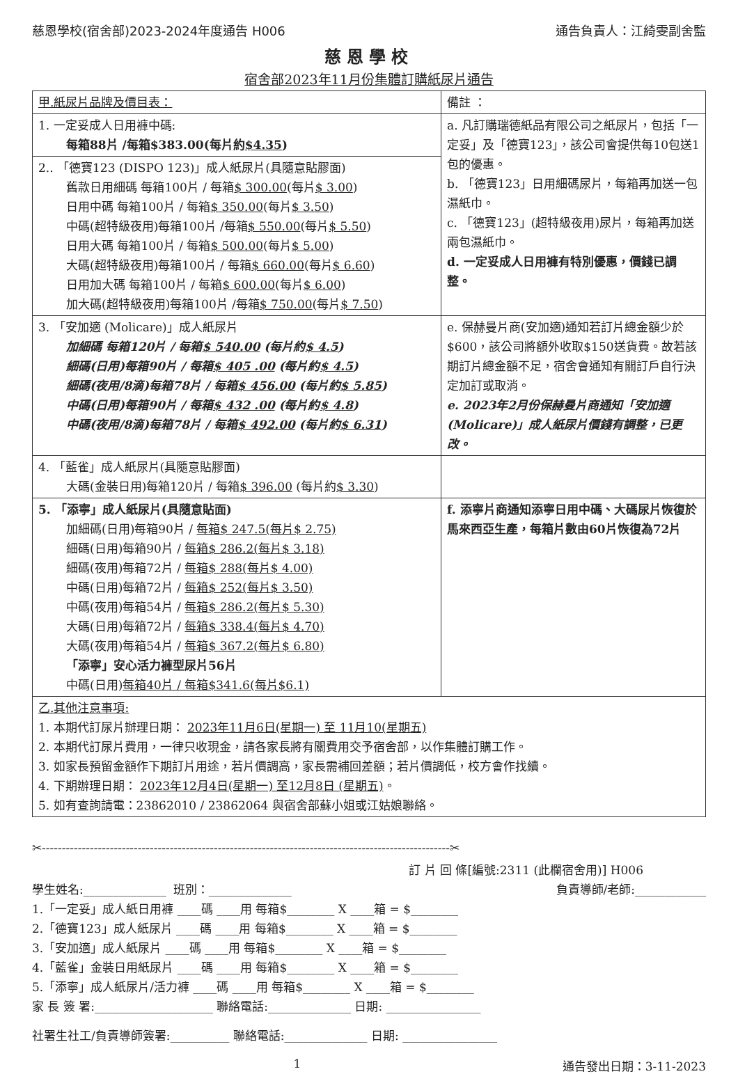慈恩學校(宿舍部)2023-2024年度通告 H006 通告負責人：江綺雯副舍監
慈恩學校
宿舍部2023年11月份集體訂購紙尿片通告
| 甲.紙尿片品牌及價目表： | 備註 ： |
| 1. 一定妥成人日用褲中碼: 每箱88片 /每箱$383.00(每片約 $4.35 ) | a. 凡訂購瑞德紙品有限公司之紙尿片，包括「一定妥」及「德寶123」，該公司會提供每10包送1包的優惠。 b. 「德寶123」日用細碼尿片，每箱再加送一包濕紙巾。 c. 「德寶123」(超特級夜用)尿片，每箱再加送兩包濕紙巾。 d. 一定妥成人日用褲有特別優惠，價錢已調整。 |
| 2.. 「德寶123 (DISPO 123)」成人紙尿片(具隨意貼膠面) 舊款日用細碼 每箱100片 / 每箱 $ 300.00 (每片 $ 3.00 ) 日用中碼 每箱100片 / 每箱 $ 350.00 (每片 $ 3.50 ) 中碼(超特級夜用)每箱100片 /每箱 $ 550.00 (每片 $ 5.50 ) 日用大碼 每箱100片 / 每箱 $ 500.00 (每片 $ 5.00 ) 大碼(超特級夜用)每箱100片 / 每箱 $ 660.00 (每片 $ 6.60 ) 日用加大碼 每箱100片 / 每箱 $ 600.00 (每片 $ 6.00 ) 加大碼(超特級夜用)每箱100片 /每箱 $ 750.00 (每片 $ 7.50 ) | |
| 3. 「安加適 (Molicare)」成人紙尿片 加細碼 每箱120片 / 每箱 $ 540.00 (每片約 $ 4.5 ) 細碼(日用)每箱90片 / 每箱 $ 405 .00 (每片約 $ 4.5 ) 細碼(夜用/8滴)每箱78片 / 每箱 $ 456.00 (每片約 $ 5.85 ) 中碼(日用)每箱90片 / 每箱 $ 432 .00 (每片約 $ 4.8 ) 中碼(夜用/8滴)每箱78片 / 每箱 $ 492.00 (每片約 $ 6.31 ) | e. 保赫曼片商(安加適)通知若訂片總金額少於$600，該公司將額外收取$150送貨費。故若該期訂片總金額不足，宿舍會通知有關訂戶自行決定加訂或取消。 e. 2023年2月份保赫曼片商通知「安加適(Molicare)」成人紙尿片價錢有調整，已更改。 |
| 4. 「藍雀」成人紙尿片(具隨意貼膠面) 大碼(金裝日用)每箱120片 / 每箱 $ 396.00 (每片約 $ 3.30 ) | |
| 5. 「添寧」成人紙尿片(具隨意貼面) 加細碼(日用)每箱90片 / 每箱$ 247.5(每片$ 2.75) 細碼(日用)每箱90片 / 每箱$ 286.2(每片$ 3.18) 細碼(夜用)每箱72片 / 每箱$ 288(每片$ 4.00) 中碼(日用)每箱72片 / 每箱$ 252(每片$ 3.50) 中碼(夜用)每箱54片 / 每箱$ 286.2(每片$ 5.30) 大碼(日用)每箱72片 / 每箱$ 338.4(每片$ 4.70) 大碼(夜用)每箱54片 / 每箱$ 367.2(每片$ 6.80) 「添寧」安心活力褲型尿片56片 中碼(日用) 每箱40片 / 每箱$341.6(每片$6.1) | f. 添寧片商通知添寧日用中碼、大碼尿片恢復於馬來西亞生產，每箱片數由60片恢復為72片 |
| 乙.其他注意事項: 1. 本期代訂尿片辦理日期： 2023年11月6日(星期一) 至 11月10(星期五) 2. 本期代訂尿片費用，一律只收現金，請各家長將有關費用交予宿舍部，以作集體訂購工作。 3. 如家長預留金額作下期訂片用途，若片價調高，家長需補回差額；若片價調低，校方會作找續。 4. 下期辦理日期： 2023年12月4日(星期一) 至12月8日 (星期五) 。 5. 如有查詢請電：23862010 / 23862064 與宿舍部蘇小姐或江姑娘聯絡。 | |
✂------------------------------------------------------------------------------------------------------✂
訂 片 回 條[編號:2311 (此欄宿舍用)] H006
學生姓名:______________ 班別：______________ 負責導師/老師:____________
1.「一定妥」成人紙日用褲 ____碼 ____用 每箱$________ X ____箱 = $________
2.「德寶123」成人紙尿片 ____碼 ____用 每箱$________ X ____箱 = $________
3.「安加適」成人紙尿片 ____碼 ____用 每箱$________ X ____箱 = $________
4.「藍雀」金裝日用紙尿片 ____碼 ____用 每箱$________ X ____箱 = $________
5.「添寧」成人紙尿片/活力褲 ____碼 ____用 每箱$________ X ____箱 = $________
家 長 簽 署:____________________ 聯絡電話:______________ 日期: ________________
社署生社工/負責導師簽署:__________ 聯絡電話:______________ 日期: ________________
1 通告發出日期：3-11-2023